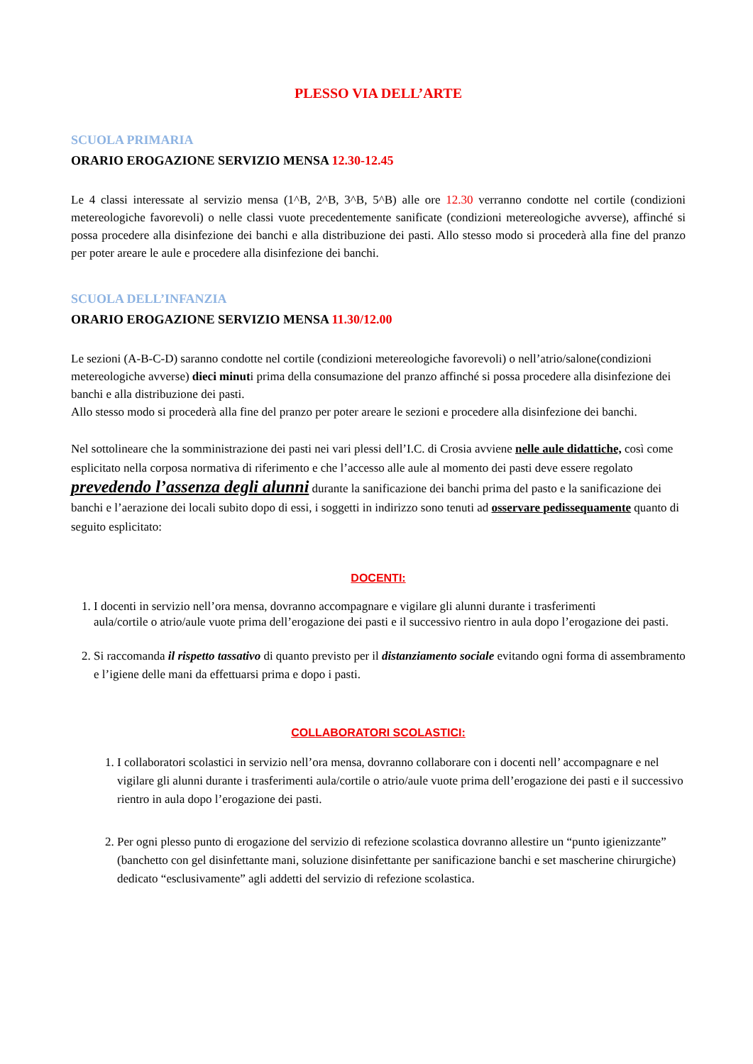PLESSO VIA DELL’ARTE
SCUOLA PRIMARIA
ORARIO EROGAZIONE SERVIZIO MENSA 12.30-12.45
Le 4 classi interessate al servizio mensa (1^B, 2^B, 3^B, 5^B) alle ore 12.30 verranno condotte nel cortile (condizioni metereologiche favorevoli) o nelle classi vuote precedentemente sanificate (condizioni metereologiche avverse), affinché si possa procedere alla disinfezione dei banchi e alla distribuzione dei pasti. Allo stesso modo si procederà alla fine del pranzo per poter areare le aule e procedere alla disinfezione dei banchi.
SCUOLA DELL’INFANZIA
ORARIO EROGAZIONE SERVIZIO MENSA 11.30/12.00
Le sezioni (A-B-C-D) saranno condotte nel cortile (condizioni metereologiche favorevoli) o nell’atrio/salone(condizioni metereologiche avverse) dieci minuti prima della consumazione del pranzo affinché si possa procedere alla disinfezione dei banchi e alla distribuzione dei pasti.
Allo stesso modo si procederà alla fine del pranzo per poter areare le sezioni e procedere alla disinfezione dei banchi.
Nel sottolineare che la somministrazione dei pasti nei vari plessi dell’I.C. di Crosia avviene nelle aule didattiche, così come esplicitato nella corposa normativa di riferimento e che l’accesso alle aule al momento dei pasti deve essere regolato prevedendo l’assenza degli alunni durante la sanificazione dei banchi prima del pasto e la sanificazione dei banchi e l’aerazione dei locali subito dopo di essi, i soggetti in indirizzo sono tenuti ad osservare pedissequamente quanto di seguito esplicitato:
DOCENTI:
1. I docenti in servizio nell’ora mensa, dovranno accompagnare e vigilare gli alunni durante i trasferimenti
aula/cortile o atrio/aule vuote prima dell’erogazione dei pasti e il successivo rientro in aula dopo l’erogazione dei pasti.
2. Si raccomanda il rispetto tassativo di quanto previsto per il distanziamento sociale evitando ogni forma di assembramento e l’igiene delle mani da effettuarsi prima e dopo i pasti.
COLLABORATORI SCOLASTICI:
1. I collaboratori scolastici in servizio nell’ora mensa, dovranno collaborare con i docenti nell’ accompagnare e nel vigilare gli alunni durante i trasferimenti aula/cortile o atrio/aule vuote prima dell’erogazione dei pasti e il successivo rientro in aula dopo l’erogazione dei pasti.
2. Per ogni plesso punto di erogazione del servizio di refezione scolastica dovranno allestire un “punto igienizzante” (banchetto con gel disinfettante mani, soluzione disinfettante per sanificazione banchi e set mascherine chirurgiche) dedicato “esclusivamente” agli addetti del servizio di refezione scolastica.